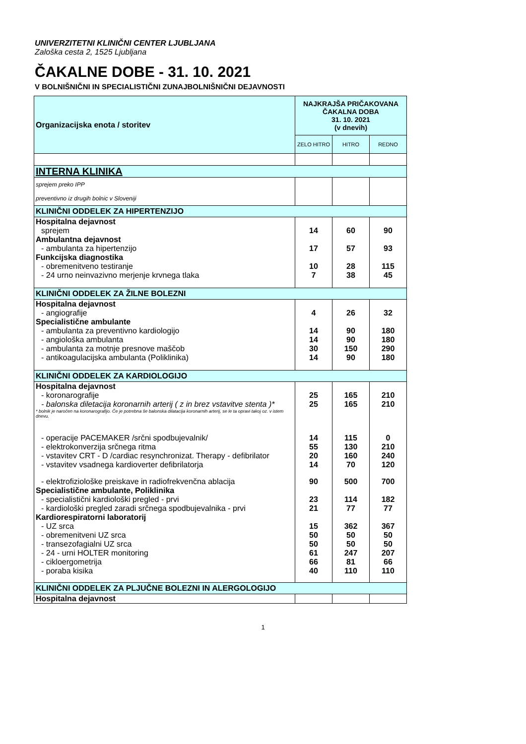UNIVERZITETNI KLINIČNI CENTER LJUBLJANA
Zaloška cesta 2, 1525 Ljubljana
ČAKALNE DOBE - 31. 10. 2021
V BOLNIŠNIČNI IN SPECIALISTIČNI ZUNAJBOLNIŠNIČNI DEJAVNOSTI
| Organizacijska enota / storitev | NAJKRAJŠA PRIČAKOVANA ČAKALNA DOBA 31. 10. 2021 (v dnevih) | | |
| --- | --- | --- | --- |
| | ZELO HITRO | HITRO | REDNO |
| INTERNA KLINIKA | | | |
| sprejem preko IPP preventivno iz drugih bolnic v Sloveniji | | | |
| KLINIČNI ODDELEK ZA HIPERTENZIJO | | | |
| Hospitalna dejavnost | | | |
| sprejem | 14 | 60 | 90 |
| Ambulantna dejavnost | | | |
| - ambulanta za hipertenzijo | 17 | 57 | 93 |
| Funkcijska diagnostika | | | |
| - obremenitveno testiranje | 10 | 28 | 115 |
| - 24 urno neinvazivno merjenje krvnega tlaka | 7 | 38 | 45 |
| KLINIČNI ODDELEK ZA ŽILNE BOLEZNI | | | |
| Hospitalna dejavnost | | | |
| - angiografije | 4 | 26 | 32 |
| Specialistične ambulante | | | |
| - ambulanta za preventivno kardiologijo | 14 | 90 | 180 |
| - angiološka ambulanta | 14 | 90 | 180 |
| - ambulanta za motnje presnove maščob | 30 | 150 | 290 |
| - antikoagulacijska ambulanta (Poliklinika) | 14 | 90 | 180 |
| KLINIČNI ODDELEK ZA KARDIOLOGIJO | | | |
| Hospitalna dejavnost | | | |
| - koronarografije | 25 | 165 | 210 |
| - balonska diletacija koronarnih arterij ( z in brez vstavitve stenta )* | 25 | 165 | 210 |
| * bolnik je naročen na koronarografijo. Če je potrebna še balonska dilatacija koronarnih arterij, se le ta opravi takoj oz. v istem dnevu. | | | |
| - operacije PACEMAKER /srčni spodbujevalnik/ | 14 | 115 | 0 |
| - elektrokonverzija srčnega ritma | 55 | 130 | 210 |
| - vstavitev CRT - D /cardiac resynchronizat. Therapy - defibrilator | 20 | 160 | 240 |
| - vstavitev vsadnega kardioverter defibrilatorja | 14 | 70 | 120 |
| - elektrofiziološke preiskave in radiofrekvenčna ablacija | 90 | 500 | 700 |
| Specialistične ambulante, Poliklinika | | | |
| - specialistični kardiološki pregled - prvi | 23 | 114 | 182 |
| - kardiološki pregled zaradi srčnega spodbujevalnika - prvi | 21 | 77 | 77 |
| Kardiorespiratorni laboratorij | | | |
| - UZ srca | 15 | 362 | 367 |
| - obremenitveni UZ srca | 50 | 50 | 50 |
| - transezofagialni UZ srca | 50 | 50 | 50 |
| - 24 - urni HOLTER monitoring | 61 | 247 | 207 |
| - cikloergometrija | 66 | 81 | 66 |
| - poraba kisika | 40 | 110 | 110 |
| KLINIČNI ODDELEK ZA PLJUČNE BOLEZNI IN ALERGOLOGIJO | | | |
| Hospitalna dejavnost | | | |
1